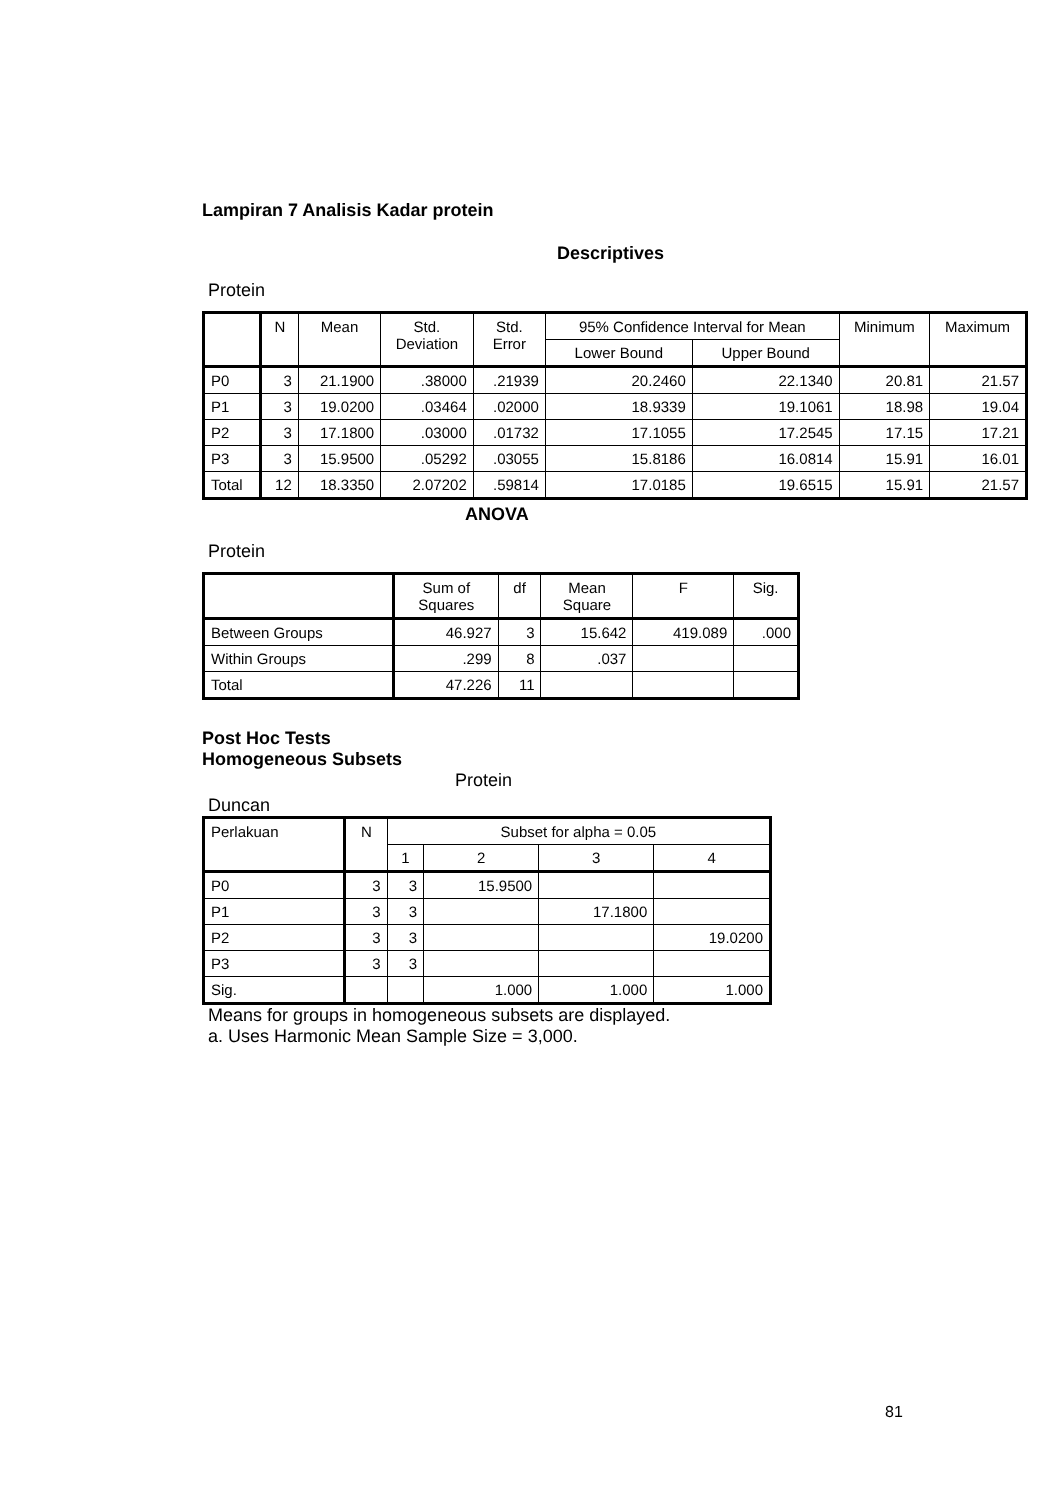Lampiran 7 Analisis Kadar protein
Descriptives
Protein
| | N | Mean | Std. Deviation | Std. Error | 95% Confidence Interval for Mean | | Minimum | Maximum |
| --- | --- | --- | --- | --- | --- | --- | --- | --- |
| | | | | | Lower Bound | Upper Bound | | |
| P0 | 3 | 21.1900 | .38000 | .21939 | 20.2460 | 22.1340 | 20.81 | 21.57 |
| P1 | 3 | 19.0200 | .03464 | .02000 | 18.9339 | 19.1061 | 18.98 | 19.04 |
| P2 | 3 | 17.1800 | .03000 | .01732 | 17.1055 | 17.2545 | 17.15 | 17.21 |
| P3 | 3 | 15.9500 | .05292 | .03055 | 15.8186 | 16.0814 | 15.91 | 16.01 |
| Total | 12 | 18.3350 | 2.07202 | .59814 | 17.0185 | 19.6515 | 15.91 | 21.57 |
ANOVA
Protein
| | Sum of Squares | df | Mean Square | F | Sig. |
| --- | --- | --- | --- | --- | --- |
| Between Groups | 46.927 | 3 | 15.642 | 419.089 | .000 |
| Within Groups | .299 | 8 | .037 | | |
| Total | 47.226 | 11 | | | |
Post Hoc Tests
Homogeneous Subsets
Protein
Duncan
| Perlakuan | N | Subset for alpha = 0.05 | | | |
| --- | --- | --- | --- | --- | --- |
| | | 1 | 2 | 3 | 4 |
| P0 | 3 | 3 | 15.9500 | | |
| P1 | 3 | 3 | | 17.1800 | |
| P2 | 3 | 3 | | | 19.0200 |
| P3 | 3 | 3 | | | |
| Sig. | | | 1.000 | 1.000 | 1.000 |
Means for groups in homogeneous subsets are displayed.
a. Uses Harmonic Mean Sample Size = 3,000.
81